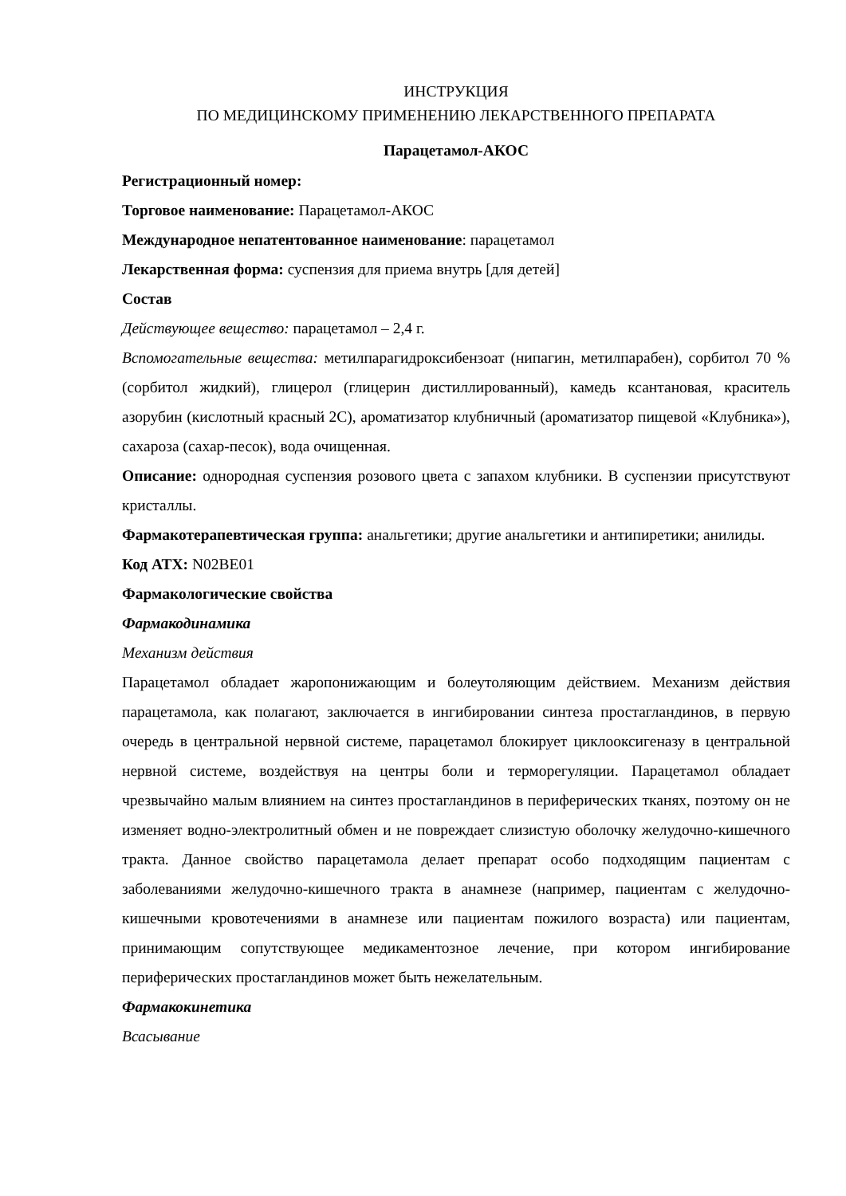ИНСТРУКЦИЯ
ПО МЕДИЦИНСКОМУ ПРИМЕНЕНИЮ ЛЕКАРСТВЕННОГО ПРЕПАРАТА
Парацетамол-АКОС
Регистрационный номер:
Торговое наименование: Парацетамол-АКОС
Международное непатентованное наименование: парацетамол
Лекарственная форма: суспензия для приема внутрь [для детей]
Состав
Действующее вещество: парацетамол – 2,4 г.
Вспомогательные вещества: метилпарагидроксибензоат (нипагин, метилпарабен), сорбитол 70 % (сорбитол жидкий), глицерол (глицерин дистиллированный), камедь ксантановая, краситель азорубин (кислотный красный 2С), ароматизатор клубничный (ароматизатор пищевой «Клубника»), сахароза (сахар-песок), вода очищенная.
Описание: однородная суспензия розового цвета с запахом клубники. В суспензии присутствуют кристаллы.
Фармакотерапевтическая группа: анальгетики; другие анальгетики и антипиретики; анилиды.
Код АТХ: N02BE01
Фармакологические свойства
Фармакодинамика
Механизм действия
Парацетамол обладает жаропонижающим и болеутоляющим действием. Механизм действия парацетамола, как полагают, заключается в ингибировании синтеза простагландинов, в первую очередь в центральной нервной системе, парацетамол блокирует циклооксигеназу в центральной нервной системе, воздействуя на центры боли и терморегуляции. Парацетамол обладает чрезвычайно малым влиянием на синтез простагландинов в периферических тканях, поэтому он не изменяет водно-электролитный обмен и не повреждает слизистую оболочку желудочно-кишечного тракта. Данное свойство парацетамола делает препарат особо подходящим пациентам с заболеваниями желудочно-кишечного тракта в анамнезе (например, пациентам с желудочно-кишечными кровотечениями в анамнезе или пациентам пожилого возраста) или пациентам, принимающим сопутствующее медикаментозное лечение, при котором ингибирование периферических простагландинов может быть нежелательным.
Фармакокинетика
Всасывание